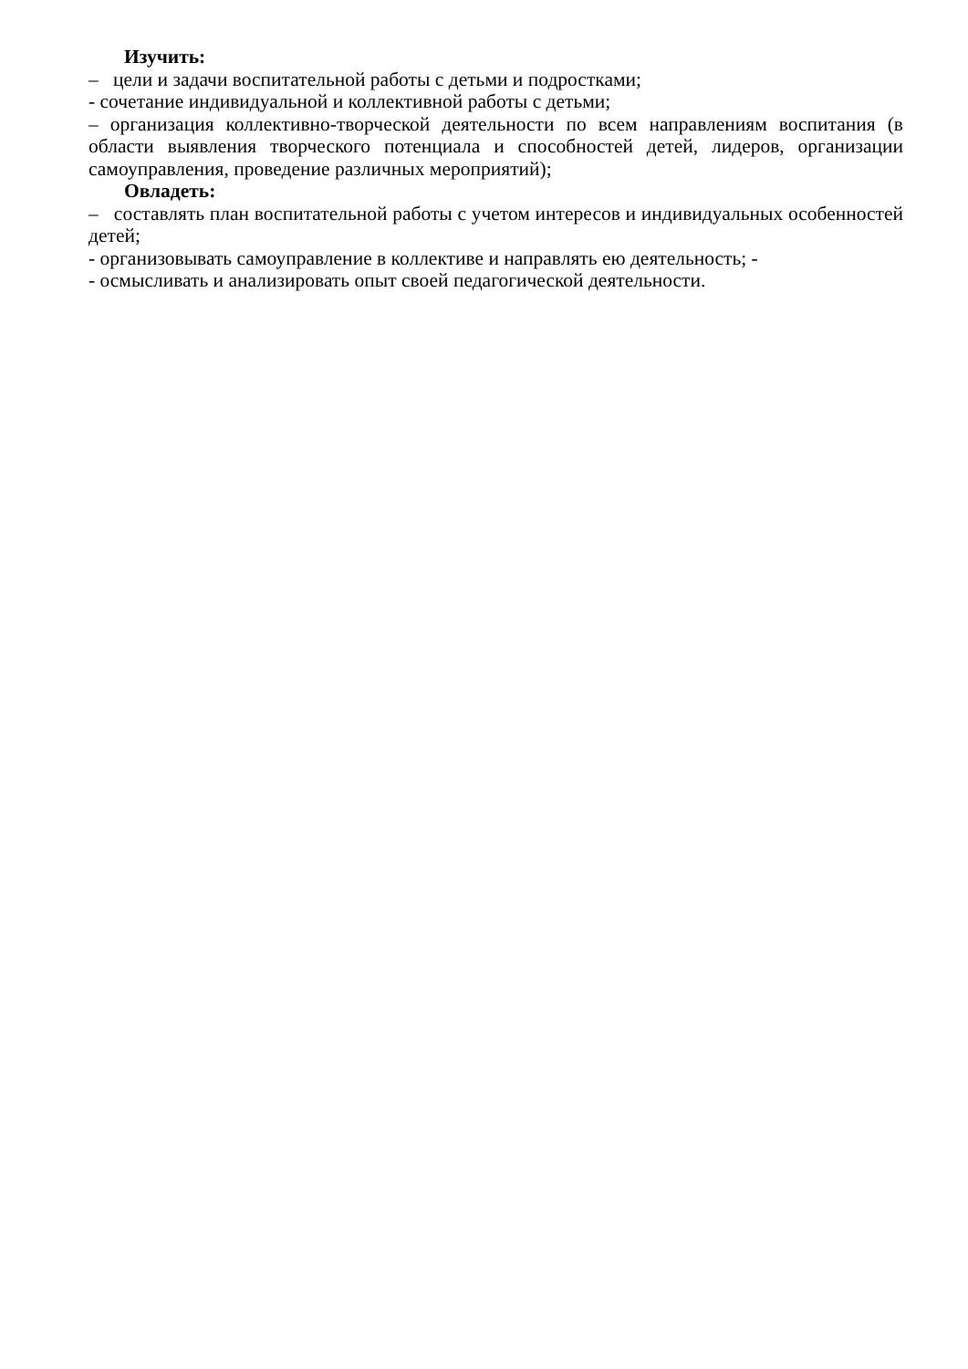Изучить:
– цели и задачи воспитательной работы с детьми и подростками;
- сочетание индивидуальной и коллективной работы с детьми;
– организация коллективно-творческой деятельности по всем направлениям воспитания (в области выявления творческого потенциала и способностей детей, лидеров, организации самоуправления, проведение различных мероприятий);
Овладеть:
– составлять план воспитательной работы с учетом интересов и индивидуальных особенностей детей;
- организовывать самоуправление в коллективе и направлять ею деятельность; -
- осмысливать и анализировать опыт своей педагогической деятельности.